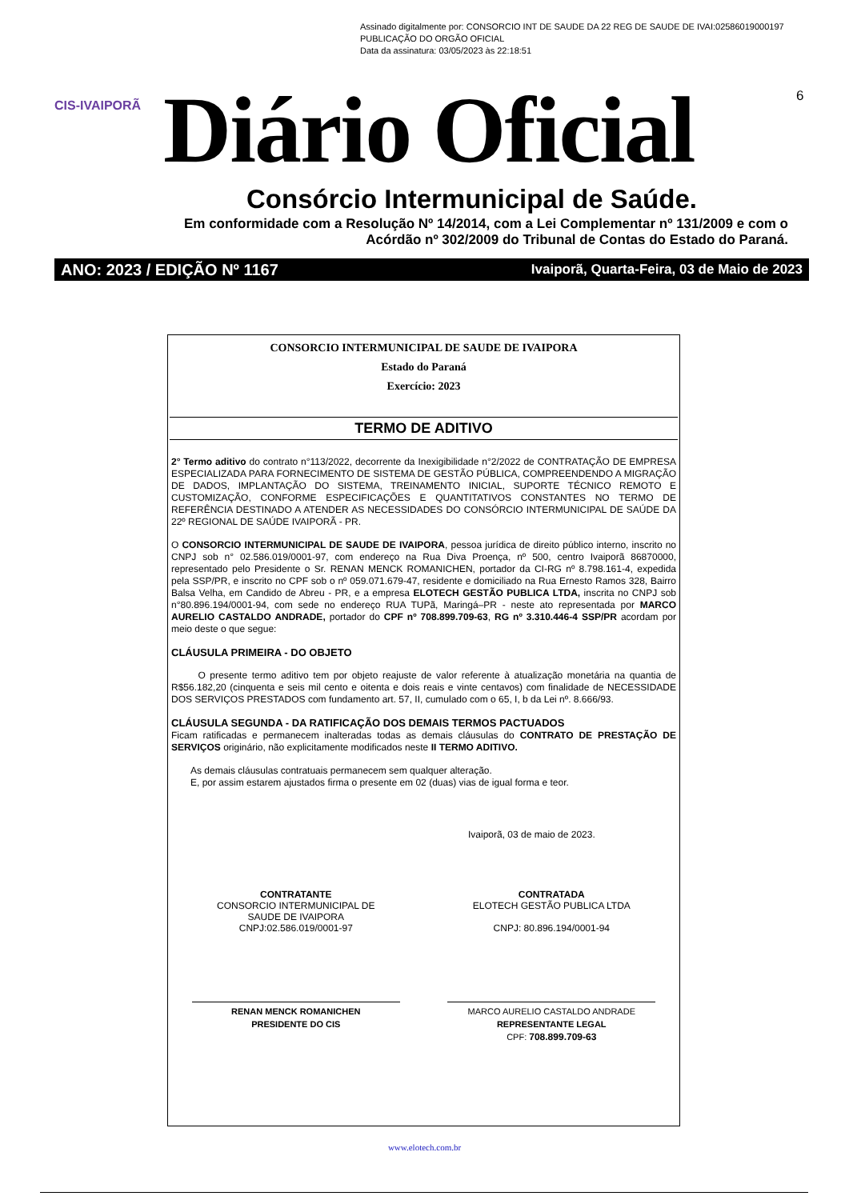Assinado digitalmente por: CONSORCIO INT DE SAUDE DA 22 REG DE SAUDE DE IVAI:02586019000197
PUBLICAÇÃO DO ORGÃO OFICIAL
Data da assinatura: 03/05/2023 às 22:18:51
CIS-IVAIPORÃ Diário Oficial 6
Consórcio Intermunicipal de Saúde.
Em conformidade com a Resolução Nº 14/2014, com a Lei Complementar nº 131/2009 e com o Acórdão nº 302/2009 do Tribunal de Contas do Estado do Paraná.
ANO: 2023 / EDIÇÃO Nº 1167 Ivaiporã, Quarta-Feira, 03 de Maio de 2023
CONSORCIO INTERMUNICIPAL DE SAUDE DE IVAIPORA
Estado do Paraná
Exercício: 2023
TERMO DE ADITIVO
2° Termo aditivo do contrato n°113/2022, decorrente da Inexigibilidade n°2/2022 de CONTRATAÇÃO DE EMPRESA ESPECIALIZADA PARA FORNECIMENTO DE SISTEMA DE GESTÃO PÚBLICA, COMPREENDENDO A MIGRAÇÃO DE DADOS, IMPLANTAÇÃO DO SISTEMA, TREINAMENTO INICIAL, SUPORTE TÉCNICO REMOTO E CUSTOMIZAÇÃO, CONFORME ESPECIFICAÇÕES E QUANTITATIVOS CONSTANTES NO TERMO DE REFERÊNCIA DESTINADO A ATENDER AS NECESSIDADES DO CONSÓRCIO INTERMUNICIPAL DE SAÚDE DA 22º REGIONAL DE SAÚDE IVAIPORÃ - PR.
O CONSORCIO INTERMUNICIPAL DE SAUDE DE IVAIPORA, pessoa jurídica de direito público interno, inscrito no CNPJ sob n° 02.586.019/0001-97, com endereço na Rua Diva Proença, nº 500, centro Ivaiporã 86870000, representado pelo Presidente o Sr. RENAN MENCK ROMANICHEN, portador da CI-RG nº 8.798.161-4, expedida pela SSP/PR, e inscrito no CPF sob o nº 059.071.679-47, residente e domiciliado na Rua Ernesto Ramos 328, Bairro Balsa Velha, em Candido de Abreu - PR, e a empresa ELOTECH GESTÃO PUBLICA LTDA, inscrita no CNPJ sob n°80.896.194/0001-94, com sede no endereço RUA TUPã, Maringá–PR - neste ato representada por MARCO AURELIO CASTALDO ANDRADE, portador do CPF nº 708.899.709-63, RG nº 3.310.446-4 SSP/PR acordam por meio deste o que segue:
CLÁUSULA PRIMEIRA - DO OBJETO
O presente termo aditivo tem por objeto reajuste de valor referente à atualização monetária na quantia de R$56.182,20 (cinquenta e seis mil cento e oitenta e dois reais e vinte centavos) com finalidade de NECESSIDADE DOS SERVIÇOS PRESTADOS com fundamento art. 57, II, cumulado com o 65, I, b da Lei nº. 8.666/93.
CLÁUSULA SEGUNDA - DA RATIFICAÇÃO DOS DEMAIS TERMOS PACTUADOS
Ficam ratificadas e permanecem inalteradas todas as demais cláusulas do CONTRATO DE PRESTAÇÃO DE SERVIÇOS originário, não explicitamente modificados neste II TERMO ADITIVO.
As demais cláusulas contratuais permanecem sem qualquer alteração.
E, por assim estarem ajustados firma o presente em 02 (duas) vias de igual forma e teor.
Ivaiporã, 03 de maio de 2023.
CONTRATANTE
CONSORCIO INTERMUNICIPAL DE
SAUDE DE IVAIPORA
CNPJ:02.586.019/0001-97
CONTRATADA
ELOTECH GESTÃO PUBLICA LTDA
CNPJ: 80.896.194/0001-94
RENAN MENCK ROMANICHEN
PRESIDENTE DO CIS
MARCO AURELIO CASTALDO ANDRADE
REPRESENTANTE LEGAL
CPF: 708.899.709-63
www.elotech.com.br